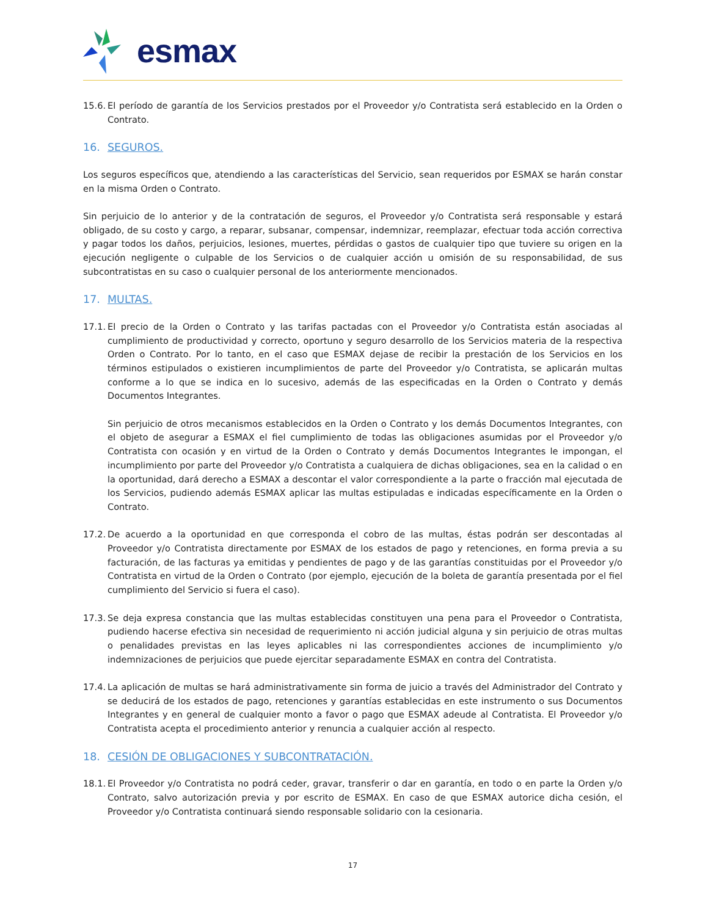esmax
15.6. El período de garantía de los Servicios prestados por el Proveedor y/o Contratista será establecido en la Orden o Contrato.
16. SEGUROS.
Los seguros específicos que, atendiendo a las características del Servicio, sean requeridos por ESMAX se harán constar en la misma Orden o Contrato.
Sin perjuicio de lo anterior y de la contratación de seguros, el Proveedor y/o Contratista será responsable y estará obligado, de su costo y cargo, a reparar, subsanar, compensar, indemnizar, reemplazar, efectuar toda acción correctiva y pagar todos los daños, perjuicios, lesiones, muertes, pérdidas o gastos de cualquier tipo que tuviere su origen en la ejecución negligente o culpable de los Servicios o de cualquier acción u omisión de su responsabilidad, de sus subcontratistas en su caso o cualquier personal de los anteriormente mencionados.
17. MULTAS.
17.1.
El precio de la Orden o Contrato y las tarifas pactadas con el Proveedor y/o Contratista están asociadas al cumplimiento de productividad y correcto, oportuno y seguro desarrollo de los Servicios materia de la respectiva Orden o Contrato. Por lo tanto, en el caso que ESMAX dejase de recibir la prestación de los Servicios en los términos estipulados o existieren incumplimientos de parte del Proveedor y/o Contratista, se aplicarán multas conforme a lo que se indica en lo sucesivo, además de las especificadas en la Orden o Contrato y demás Documentos Integrantes.
Sin perjuicio de otros mecanismos establecidos en la Orden o Contrato y los demás Documentos Integrantes, con el objeto de asegurar a ESMAX el fiel cumplimiento de todas las obligaciones asumidas por el Proveedor y/o Contratista con ocasión y en virtud de la Orden o Contrato y demás Documentos Integrantes le impongan, el incumplimiento por parte del Proveedor y/o Contratista a cualquiera de dichas obligaciones, sea en la calidad o en la oportunidad, dará derecho a ESMAX a descontar el valor correspondiente a la parte o fracción mal ejecutada de los Servicios, pudiendo además ESMAX aplicar las multas estipuladas e indicadas específicamente en la Orden o Contrato.
17.2. De acuerdo a la oportunidad en que corresponda el cobro de las multas, éstas podrán ser descontadas al Proveedor y/o Contratista directamente por ESMAX de los estados de pago y retenciones, en forma previa a su facturación, de las facturas ya emitidas y pendientes de pago y de las garantías constituidas por el Proveedor y/o Contratista en virtud de la Orden o Contrato (por ejemplo, ejecución de la boleta de garantía presentada por el fiel cumplimiento del Servicio si fuera el caso).
17.3. Se deja expresa constancia que las multas establecidas constituyen una pena para el Proveedor o Contratista, pudiendo hacerse efectiva sin necesidad de requerimiento ni acción judicial alguna y sin perjuicio de otras multas o penalidades previstas en las leyes aplicables ni las correspondientes acciones de incumplimiento y/o indemnizaciones de perjuicios que puede ejercitar separadamente ESMAX en contra del Contratista.
17.4. La aplicación de multas se hará administrativamente sin forma de juicio a través del Administrador del Contrato y se deducirá de los estados de pago, retenciones y garantías establecidas en este instrumento o sus Documentos Integrantes y en general de cualquier monto a favor o pago que ESMAX adeude al Contratista. El Proveedor y/o Contratista acepta el procedimiento anterior y renuncia a cualquier acción al respecto.
18. CESIÓN DE OBLIGACIONES Y SUBCONTRATACIÓN.
18.1. El Proveedor y/o Contratista no podrá ceder, gravar, transferir o dar en garantía, en todo o en parte la Orden y/o Contrato, salvo autorización previa y por escrito de ESMAX. En caso de que ESMAX autorice dicha cesión, el Proveedor y/o Contratista continuará siendo responsable solidario con la cesionaria.
17